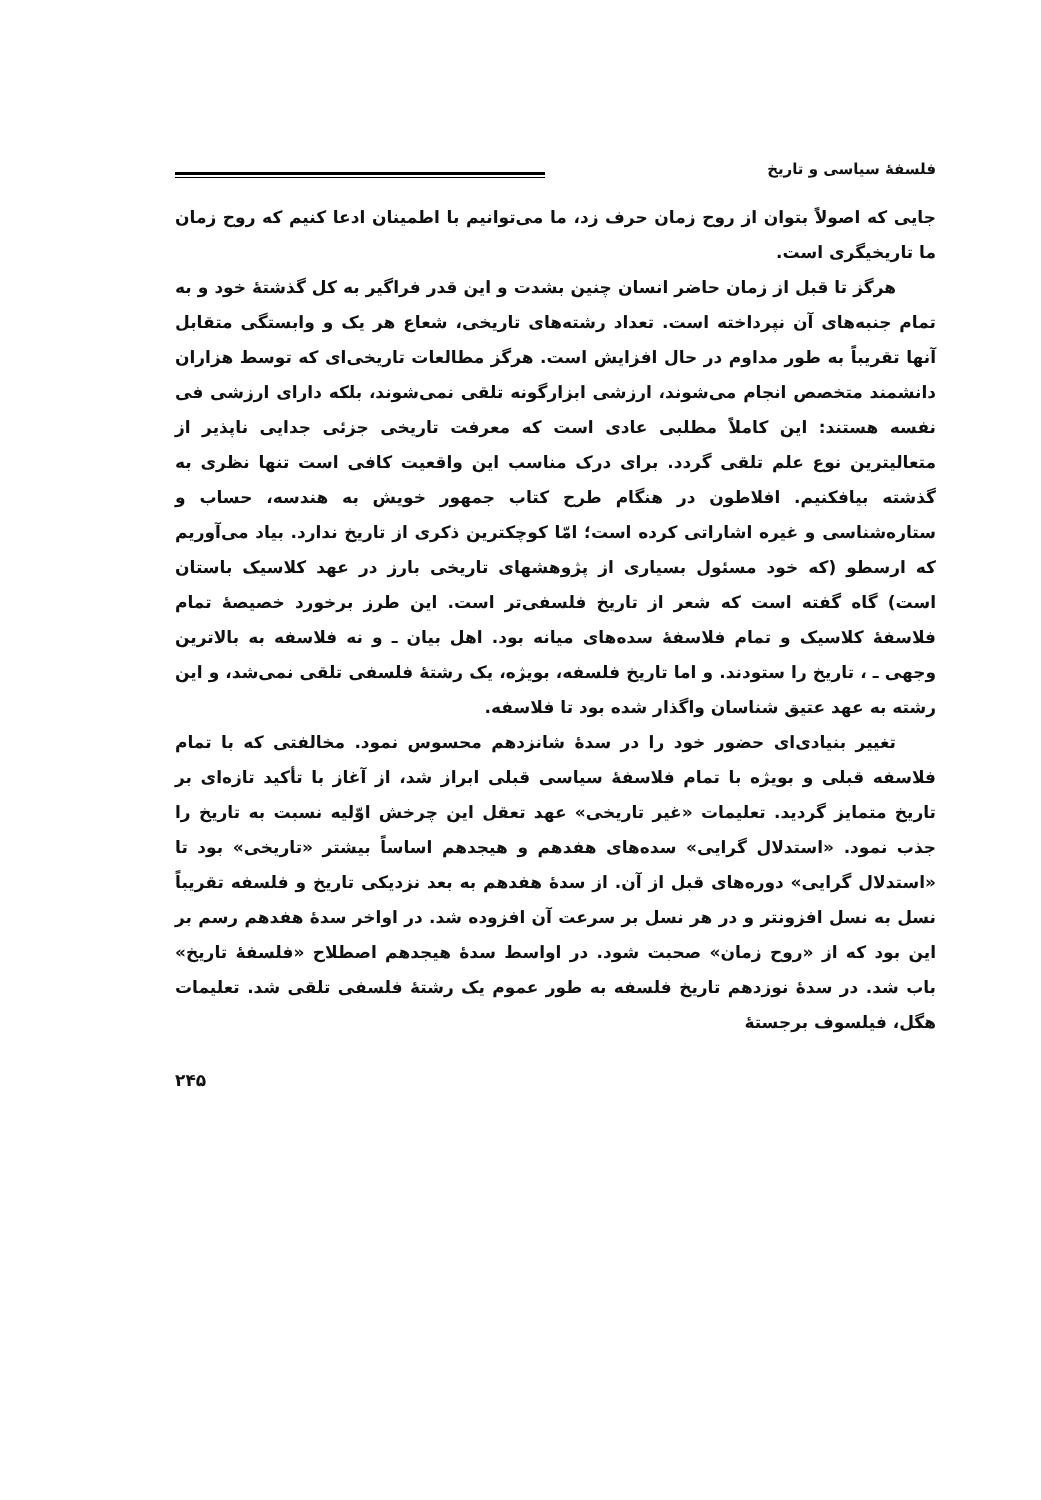فلسفهٔ سیاسی و تاریخ
جایی که اصولاً بتوان از روح زمان حرف زد، ما می‌توانیم با اطمینان ادعا کنیم که روح زمان ما تاریخیگری است.
هرگز تا قبل از زمان حاضر انسان چنین بشدت و این قدر فراگیر به کل گذشتهٔ خود و به تمام جنبه‌های آن نپرداخته است. تعداد رشته‌های تاریخی، شعاع هر یک و وابستگی متقابل آنها تقریباً به طور مداوم در حال افزایش است. هرگز مطالعات تاریخی‌ای که توسط هزاران دانشمند متخصص انجام می‌شوند، ارزشی ابزارگونه تلقی نمی‌شوند، بلکه دارای ارزشی فی نفسه هستند: این کاملاً مطلبی عادی است که معرفت تاریخی جزئی جدایی ناپذیر از متعالیترین نوع علم تلقی گردد. برای درک مناسب این واقعیت کافی است تنها نظری به گذشته بیافکنیم. افلاطون در هنگام طرح کتاب جمهور خویش به هندسه، حساب و ستاره‌شناسی و غیره اشاراتی کرده است؛ امّا کوچکترین ذکری از تاریخ ندارد. بیاد می‌آوریم که ارسطو (که خود مسئول بسیاری از پژوهشهای تاریخی بارز در عهد کلاسیک باستان است) گاه گفته است که شعر از تاریخ فلسفی‌تر است. این طرز برخورد خصیصهٔ تمام فلاسفهٔ کلاسیک و تمام فلاسفهٔ سده‌های میانه بود. اهل بیان ـ و نه فلاسفه به بالاترین وجهی ـ ، تاریخ را ستودند. و اما تاریخ فلسفه، بویژه، یک رشتهٔ فلسفی تلقی نمی‌شد، و این رشته به عهد عتیق شناسان واگذار شده بود تا فلاسفه.
تغییر بنیادی‌ای حضور خود را در سدهٔ شانزدهم محسوس نمود. مخالفتی که با تمام فلاسفه قبلی و بویژه با تمام فلاسفهٔ سیاسی قبلی ابراز شد، از آغاز با تأکید تازه‌ای بر تاریخ متمایز گردید. تعلیمات «غیر تاریخی» عهد تعقل این چرخش اوّلیه نسبت به تاریخ را جذب نمود. «استدلال گرایی» سده‌های هفدهم و هیجدهم اساساً بیشتر «تاریخی» بود تا «استدلال گرایی» دوره‌های قبل از آن. از سدهٔ هفدهم به بعد نزدیکی تاریخ و فلسفه تقریباً نسل به نسل افزونتر و در هر نسل بر سرعت آن افزوده شد. در اواخر سدهٔ هفدهم رسم بر این بود که از «روح زمان» صحبت شود. در اواسط سدهٔ هیجدهم اصطلاح «فلسفهٔ تاریخ» باب شد. در سدهٔ نوزدهم تاریخ فلسفه به طور عموم یک رشتهٔ فلسفی تلقی شد. تعلیمات هگل، فیلسوف برجستهٔ
۲۴۵